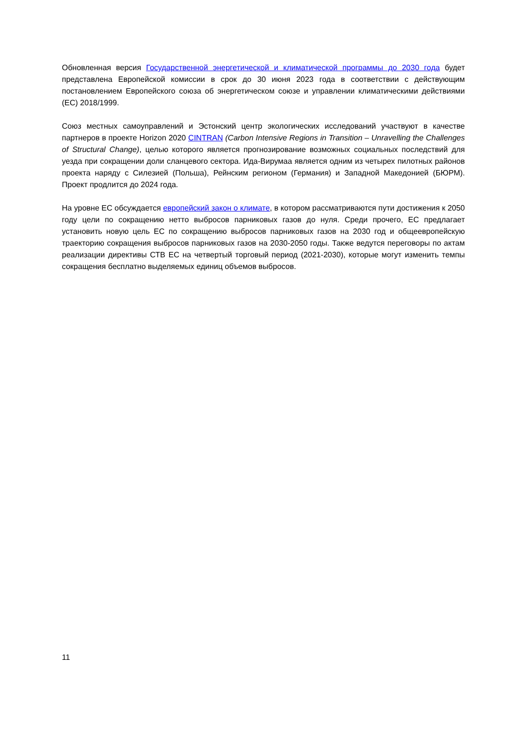Обновленная версия Государственной энергетической и климатической программы до 2030 года будет представлена Европейской комиссии в срок до 30 июня 2023 года в соответствии с действующим постановлением Европейского союза об энергетическом союзе и управлении климатическими действиями (ЕС) 2018/1999.
Союз местных самоуправлений и Эстонский центр экологических исследований участвуют в качестве партнеров в проекте Horizon 2020 CINTRAN (Carbon Intensive Regions in Transition – Unravelling the Challenges of Structural Change), целью которого является прогнозирование возможных социальных последствий для уезда при сокращении доли сланцевого сектора. Ида-Вирумаа является одним из четырех пилотных районов проекта наряду с Силезией (Польша), Рейнским регионом (Германия) и Западной Македонией (БЮРМ). Проект продлится до 2024 года.
На уровне ЕС обсуждается европейский закон о климате, в котором рассматриваются пути достижения к 2050 году цели по сокращению нетто выбросов парниковых газов до нуля. Среди прочего, ЕС предлагает установить новую цель ЕС по сокращению выбросов парниковых газов на 2030 год и общеевропейскую траекторию сокращения выбросов парниковых газов на 2030-2050 годы. Также ведутся переговоры по актам реализации директивы СТВ ЕС на четвертый торговый период (2021-2030), которые могут изменить темпы сокращения бесплатно выделяемых единиц объемов выбросов.
11